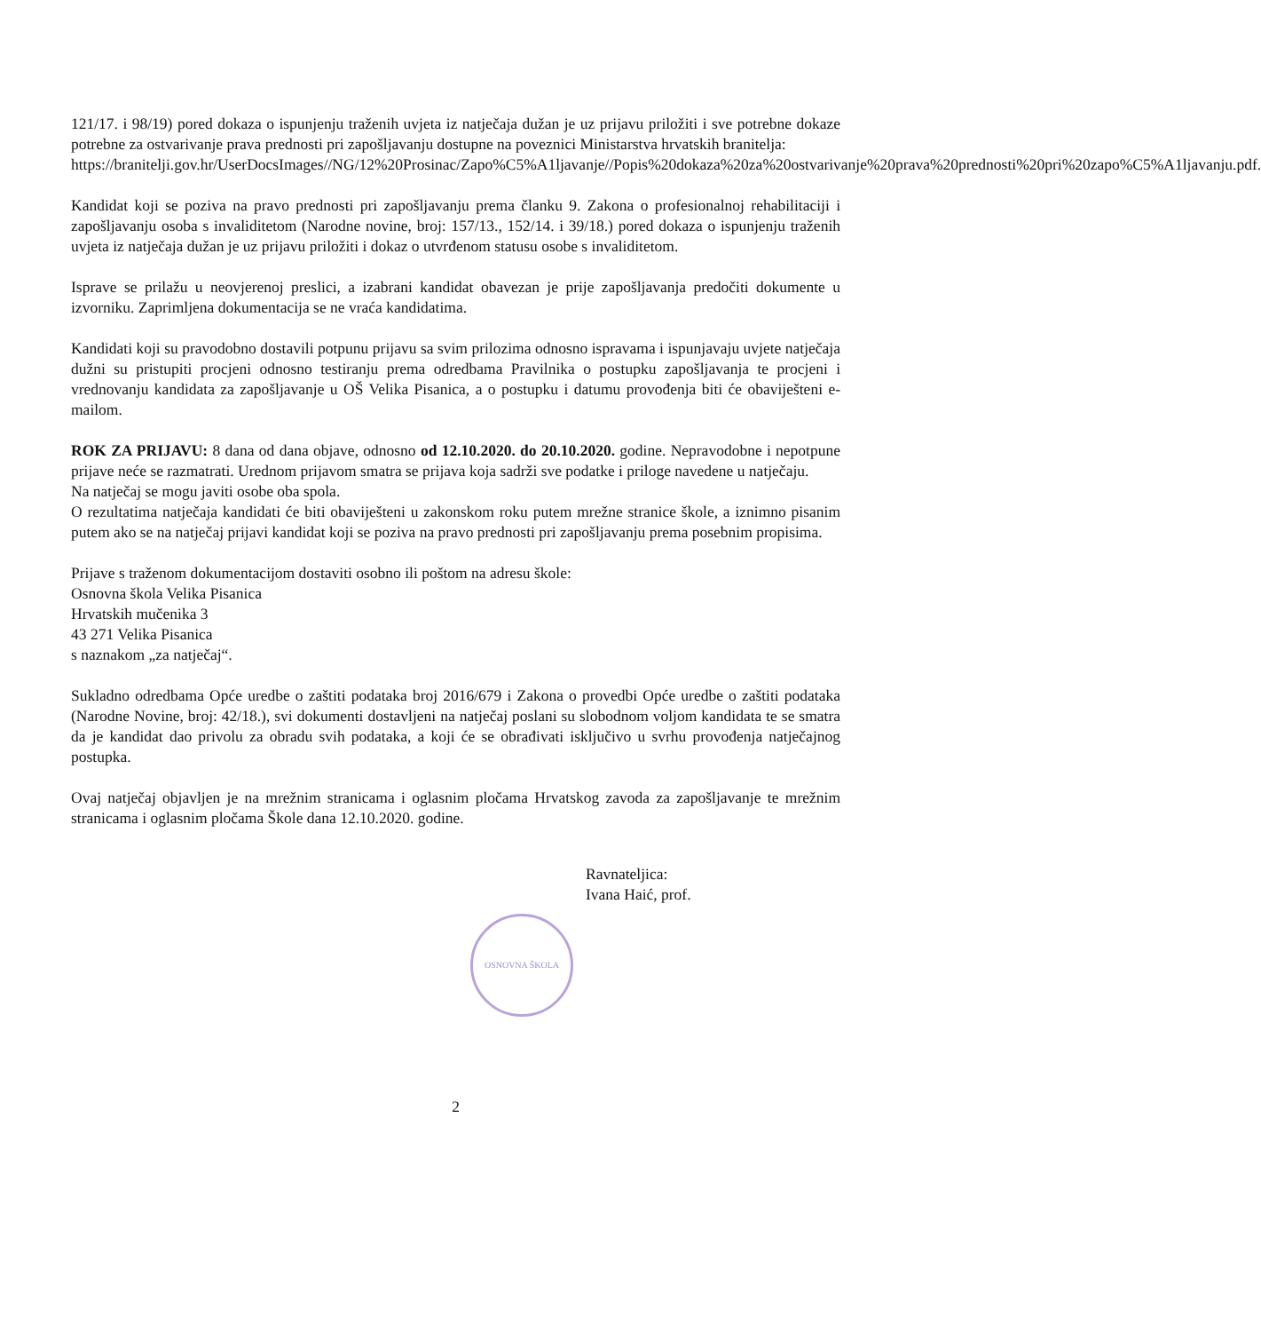121/17. i 98/19) pored dokaza o ispunjenju traženih uvjeta iz natječaja dužan je uz prijavu priložiti i sve potrebne dokaze potrebne za ostvarivanje prava prednosti pri zapošljavanju dostupne na poveznici Ministarstva hrvatskih branitelja:
https://branitelji.gov.hr/UserDocsImages//NG/12%20Prosinac/Zapo%C5%A1ljavanje//Popis%20dokaza%20za%20ostvarivanje%20prava%20prednosti%20pri%20zapo%C5%A1ljavanju.pdf.
Kandidat koji se poziva na pravo prednosti pri zapošljavanju prema članku 9. Zakona o profesionalnoj rehabilitaciji i zapošljavanju osoba s invaliditetom (Narodne novine, broj: 157/13., 152/14. i 39/18.) pored dokaza o ispunjenju traženih uvjeta iz natječaja dužan je uz prijavu priložiti i dokaz o utvrđenom statusu osobe s invaliditetom.
Isprave se prilažu u neovjerenoj preslici, a izabrani kandidat obavezan je prije zapošljavanja predočiti dokumente u izvorniku. Zaprimljena dokumentacija se ne vraća kandidatima.
Kandidati koji su pravodobno dostavili potpunu prijavu sa svim prilozima odnosno ispravama i ispunjavaju uvjete natječaja dužni su pristupiti procjeni odnosno testiranju prema odredbama Pravilnika o postupku zapošljavanja te procjeni i vrednovanju kandidata za zapošljavanje u OŠ Velika Pisanica, a o postupku i datumu provođenja biti će obaviješteni e-mailom.
ROK ZA PRIJAVU: 8 dana od dana objave, odnosno od 12.10.2020. do 20.10.2020. godine. Nepravodobne i nepotpune prijave neće se razmatrati. Urednom prijavom smatra se prijava koja sadrži sve podatke i priloge navedene u natječaju.
Na natječaj se mogu javiti osobe oba spola.
O rezultatima natječaja kandidati će biti obaviješteni u zakonskom roku putem mrežne stranice škole, a iznimno pisanim putem ako se na natječaj prijavi kandidat koji se poziva na pravo prednosti pri zapošljavanju prema posebnim propisima.
Prijave s traženom dokumentacijom dostaviti osobno ili poštom na adresu škole:
Osnovna škola Velika Pisanica
Hrvatskih mučenika 3
43 271 Velika Pisanica
s naznakom „za natječaj“.
Sukladno odredbama Opće uredbe o zaštiti podataka broj 2016/679 i Zakona o provedbi Opće uredbe o zaštiti podataka (Narodne Novine, broj: 42/18.), svi dokumenti dostavljeni na natječaj poslani su slobodnom voljom kandidata te se smatra da je kandidat dao privolu za obradu svih podataka, a koji će se obrađivati isključivo u svrhu provođenja natječajnog postupka.
Ovaj natječaj objavljen je na mrežnim stranicama i oglasnim pločama Hrvatskog zavoda za zapošljavanje te mrežnim stranicama i oglasnim pločama Škole dana 12.10.2020. godine.
Ravnateljica:
Ivana Haić, prof.
OSNOVNA ŠKOLA
2